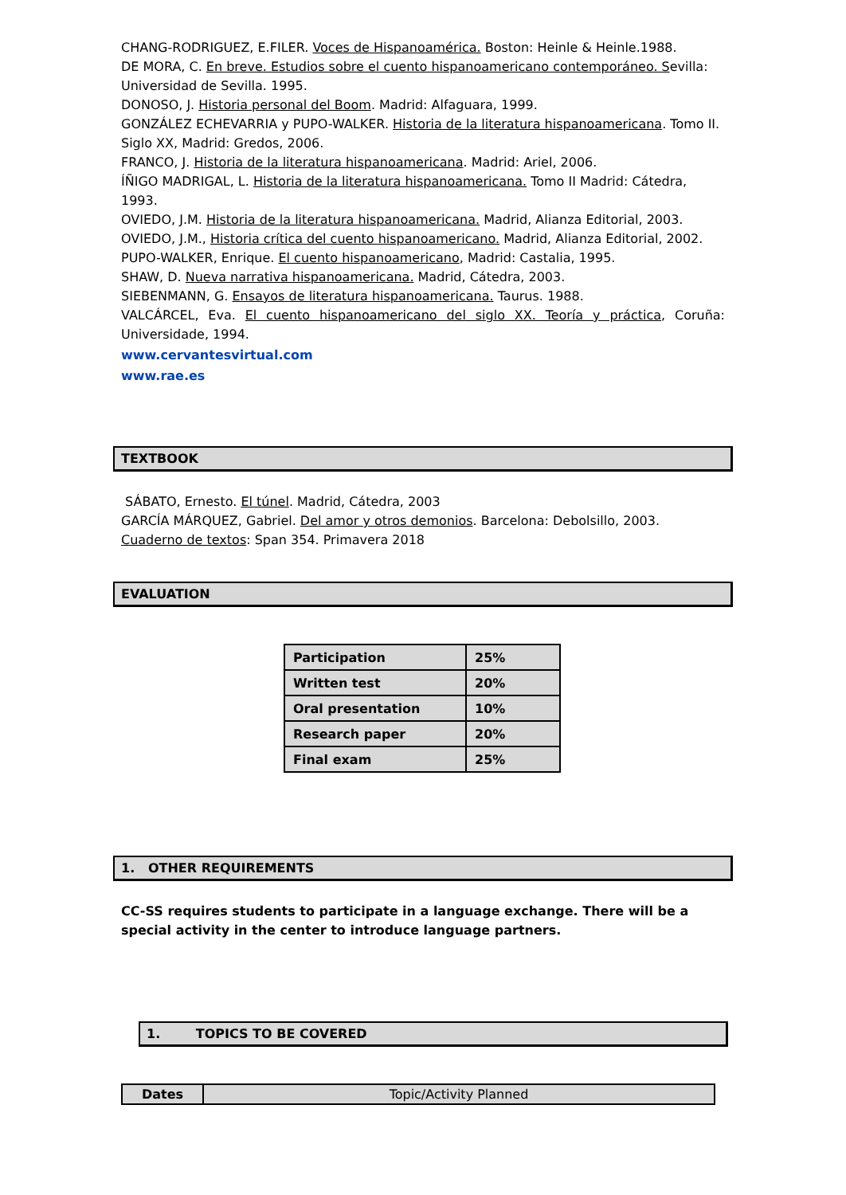CHANG-RODRIGUEZ, E.FILER. Voces de Hispanoamérica. Boston: Heinle & Heinle.1988.
DE MORA, C. En breve. Estudios sobre el cuento hispanoamericano contemporáneo. Sevilla: Universidad de Sevilla. 1995.
DONOSO, J. Historia personal del Boom. Madrid: Alfaguara, 1999.
GONZÁLEZ ECHEVARRIA y PUPO-WALKER. Historia de la literatura hispanoamericana. Tomo II. Siglo XX, Madrid: Gredos, 2006.
FRANCO, J. Historia de la literatura hispanoamericana. Madrid: Ariel, 2006.
ÍÑIGO MADRIGAL, L. Historia de la literatura hispanoamericana. Tomo II Madrid: Cátedra, 1993.
OVIEDO, J.M. Historia de la literatura hispanoamericana. Madrid, Alianza Editorial, 2003.
OVIEDO, J.M., Historia crítica del cuento hispanoamericano. Madrid, Alianza Editorial, 2002.
PUPO-WALKER, Enrique. El cuento hispanoamericano, Madrid: Castalia, 1995.
SHAW, D. Nueva narrativa hispanoamericana. Madrid, Cátedra, 2003.
SIEBENMANN, G. Ensayos de literatura hispanoamericana. Taurus. 1988.
VALCÁRCEL, Eva. El cuento hispanoamericano del siglo XX. Teoría y práctica, Coruña: Universidade, 1994.
www.cervantesvirtual.com
www.rae.es
TEXTBOOK
SÁBATO, Ernesto. El túnel. Madrid, Cátedra, 2003
GARCÍA MÁRQUEZ, Gabriel. Del amor y otros demonios. Barcelona: Debolsillo, 2003.
Cuaderno de textos: Span 354. Primavera 2018
EVALUATION
| Participation | 25% |
| Written test | 20% |
| Oral presentation | 10% |
| Research paper | 20% |
| Final exam | 25% |
1. OTHER REQUIREMENTS
CC-SS requires students to participate in a language exchange. There will be a special activity in the center to introduce language partners.
1. TOPICS TO BE COVERED
| Dates | Topic/Activity Planned |